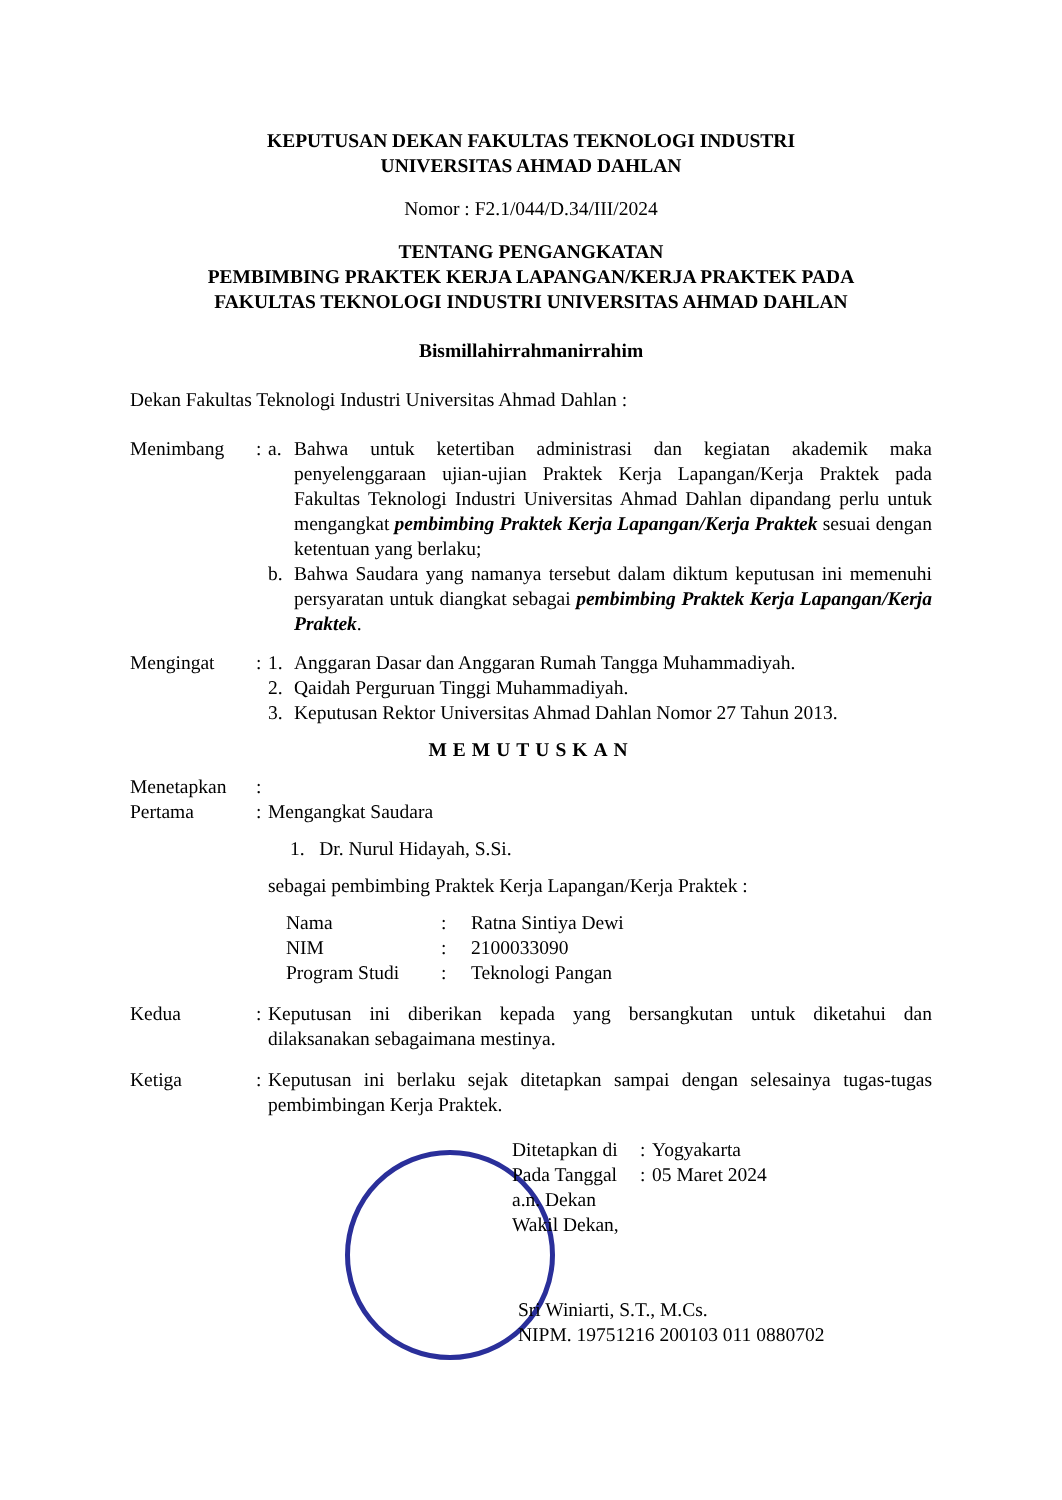KEPUTUSAN DEKAN FAKULTAS TEKNOLOGI INDUSTRI
UNIVERSITAS AHMAD DAHLAN
Nomor : F2.1/044/D.34/III/2024
TENTANG PENGANGKATAN
PEMBIMBING PRAKTEK KERJA LAPANGAN/KERJA PRAKTEK PADA
FAKULTAS TEKNOLOGI INDUSTRI UNIVERSITAS AHMAD DAHLAN
Bismillahirrahmanirrahim
Dekan Fakultas Teknologi Industri Universitas Ahmad Dahlan :
Menimbang : a. Bahwa untuk ketertiban administrasi dan kegiatan akademik maka penyelenggaraan ujian-ujian Praktek Kerja Lapangan/Kerja Praktek pada Fakultas Teknologi Industri Universitas Ahmad Dahlan dipandang perlu untuk mengangkat pembimbing Praktek Kerja Lapangan/Kerja Praktek sesuai dengan ketentuan yang berlaku;
b. Bahwa Saudara yang namanya tersebut dalam diktum keputusan ini memenuhi persyaratan untuk diangkat sebagai pembimbing Praktek Kerja Lapangan/Kerja Praktek.
Mengingat : 1. Anggaran Dasar dan Anggaran Rumah Tangga Muhammadiyah.
2. Qaidah Perguruan Tinggi Muhammadiyah.
3. Keputusan Rektor Universitas Ahmad Dahlan Nomor 27 Tahun 2013.
MEMUTUSKAN
Menetapkan :
Pertama : Mengangkat Saudara
1. Dr. Nurul Hidayah, S.Si.
sebagai pembimbing Praktek Kerja Lapangan/Kerja Praktek :
Nama: Ratna Sintiya Dewi NIM: 2100033090 Program Studi: Teknologi Pangan
Kedua : Keputusan ini diberikan kepada yang bersangkutan untuk diketahui dan dilaksanakan sebagaimana mestinya.
Ketiga : Keputusan ini berlaku sejak ditetapkan sampai dengan selesainya tugas-tugas pembimbingan Kerja Praktek.
Ditetapkan di: Yogyakarta Pada Tanggal: 05 Maret 2024
a.n. Dekan
Wakil Dekan,
Sri Winiarti, S.T., M.Cs.
NIPM. 19751216 200103 011 0880702